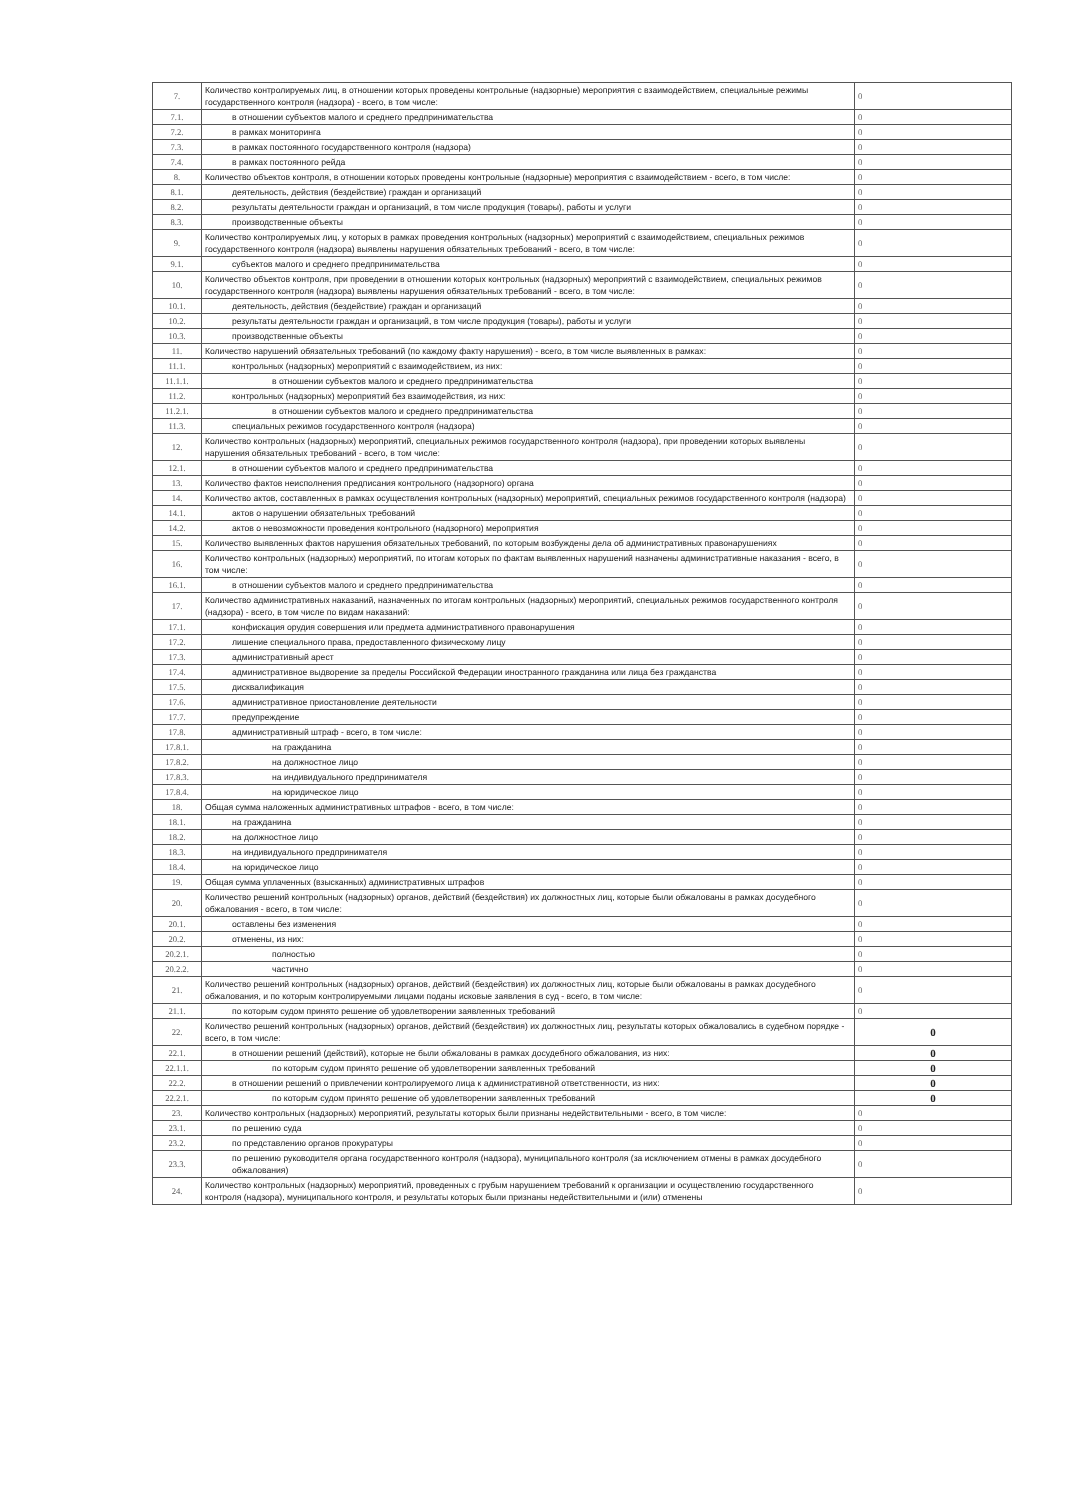| 7. | Количество контролируемых лиц, в отношении которых проведены контрольные (надзорные) мероприятия с взаимодействием, специальные режимы государственного контроля (надзора) - всего, в том числе: | 0 |
| 7.1. | в отношении субъектов малого и среднего предпринимательства | 0 |
| 7.2. | в рамках мониторинга | 0 |
| 7.3. | в рамках постоянного государственного контроля (надзора) | 0 |
| 7.4. | в рамках постоянного рейда | 0 |
| 8. | Количество объектов контроля, в отношении которых проведены контрольные (надзорные) мероприятия с взаимодействием - всего, в том числе: | 0 |
| 8.1. | деятельность, действия (бездействие) граждан и организаций | 0 |
| 8.2. | результаты деятельности граждан и организаций, в том числе продукция (товары), работы и услуги | 0 |
| 8.3. | производственные объекты | 0 |
| 9. | Количество контролируемых лиц, у которых в рамках проведения контрольных (надзорных) мероприятий с взаимодействием, специальных режимов государственного контроля (надзора) выявлены нарушения обязательных требований - всего, в том числе: | 0 |
| 9.1. | субъектов малого и среднего предпринимательства | 0 |
| 10. | Количество объектов контроля, при проведении в отношении которых контрольных (надзорных) мероприятий с взаимодействием, специальных режимов государственного контроля (надзора) выявлены нарушения обязательных требований - всего, в том числе: | 0 |
| 10.1. | деятельность, действия (бездействие) граждан и организаций | 0 |
| 10.2. | результаты деятельности граждан и организаций, в том числе продукция (товары), работы и услуги | 0 |
| 10.3. | производственные объекты | 0 |
| 11. | Количество нарушений обязательных требований (по каждому факту нарушения) - всего, в том числе выявленных в рамках: | 0 |
| 11.1. | контрольных (надзорных) мероприятий с взаимодействием, из них: | 0 |
| 11.1.1. | в отношении субъектов малого и среднего предпринимательства | 0 |
| 11.2. | контрольных (надзорных) мероприятий без взаимодействия, из них: | 0 |
| 11.2.1. | в отношении субъектов малого и среднего предпринимательства | 0 |
| 11.3. | специальных режимов государственного контроля (надзора) | 0 |
| 12. | Количество контрольных (надзорных) мероприятий, специальных режимов государственного контроля (надзора), при проведении которых выявлены нарушения обязательных требований - всего, в том числе: | 0 |
| 12.1. | в отношении субъектов малого и среднего предпринимательства | 0 |
| 13. | Количество фактов неисполнения предписания контрольного (надзорного) органа | 0 |
| 14. | Количество актов, составленных в рамках осуществления контрольных (надзорных) мероприятий, специальных режимов государственного контроля (надзора) | 0 |
| 14.1. | актов о нарушении обязательных требований | 0 |
| 14.2. | актов о невозможности проведения контрольного (надзорного) мероприятия | 0 |
| 15. | Количество выявленных фактов нарушения обязательных требований, по которым возбуждены дела об административных правонарушениях | 0 |
| 16. | Количество контрольных (надзорных) мероприятий, по итогам которых по фактам выявленных нарушений назначены административные наказания - всего, в том числе: | 0 |
| 16.1. | в отношении субъектов малого и среднего предпринимательства | 0 |
| 17. | Количество административных наказаний, назначенных по итогам контрольных (надзорных) мероприятий, специальных режимов государственного контроля (надзора) - всего, в том числе по видам наказаний: | 0 |
| 17.1. | конфискация орудия совершения или предмета административного правонарушения | 0 |
| 17.2. | лишение специального права, предоставленного физическому лицу | 0 |
| 17.3. | административный арест | 0 |
| 17.4. | административное выдворение за пределы Российской Федерации иностранного гражданина или лица без гражданства | 0 |
| 17.5. | дисквалификация | 0 |
| 17.6. | административное приостановление деятельности | 0 |
| 17.7. | предупреждение | 0 |
| 17.8. | административный штраф - всего, в том числе: | 0 |
| 17.8.1. | на гражданина | 0 |
| 17.8.2. | на должностное лицо | 0 |
| 17.8.3. | на индивидуального предпринимателя | 0 |
| 17.8.4. | на юридическое лицо | 0 |
| 18. | Общая сумма наложенных административных штрафов - всего, в том числе: | 0 |
| 18.1. | на гражданина | 0 |
| 18.2. | на должностное лицо | 0 |
| 18.3. | на индивидуального предпринимателя | 0 |
| 18.4. | на юридическое лицо | 0 |
| 19. | Общая сумма уплаченных (взысканных) административных штрафов | 0 |
| 20. | Количество решений контрольных (надзорных) органов, действий (бездействия) их должностных лиц, которые были обжалованы в рамках досудебного обжалования - всего, в том числе: | 0 |
| 20.1. | оставлены без изменения | 0 |
| 20.2. | отменены, из них: | 0 |
| 20.2.1. | полностью | 0 |
| 20.2.2. | частично | 0 |
| 21. | Количество решений контрольных (надзорных) органов, действий (бездействия) их должностных лиц, которые были обжалованы в рамках досудебного обжалования, и по которым контролируемыми лицами поданы исковые заявления в суд - всего, в том числе: | 0 |
| 21.1. | по которым судом принято решение об удовлетворении заявленных требований | 0 |
| 22. | Количество решений контрольных (надзорных) органов, действий (бездействия) их должностных лиц, результаты которых обжаловались в судебном порядке - всего, в том числе: | 0 |
| 22.1. | в отношении решений (действий), которые не были обжалованы в рамках досудебного обжалования, из них: | 0 |
| 22.1.1. | по которым судом принято решение об удовлетворении заявленных требований | 0 |
| 22.2. | в отношении решений о привлечении контролируемого лица к административной ответственности, из них: | 0 |
| 22.2.1. | по которым судом принято решение об удовлетворении заявленных требований | 0 |
| 23. | Количество контрольных (надзорных) мероприятий, результаты которых были признаны недействительными - всего, в том числе: | 0 |
| 23.1. | по решению суда | 0 |
| 23.2. | по представлению органов прокуратуры | 0 |
| 23.3. | по решению руководителя органа государственного контроля (надзора), муниципального контроля (за исключением отмены в рамках досудебного обжалования) | 0 |
| 24. | Количество контрольных (надзорных) мероприятий, проведенных с грубым нарушением требований к организации и осуществлению государственного контроля (надзора), муниципального контроля, и результаты которых были признаны недействительными и (или) отменены | 0 |